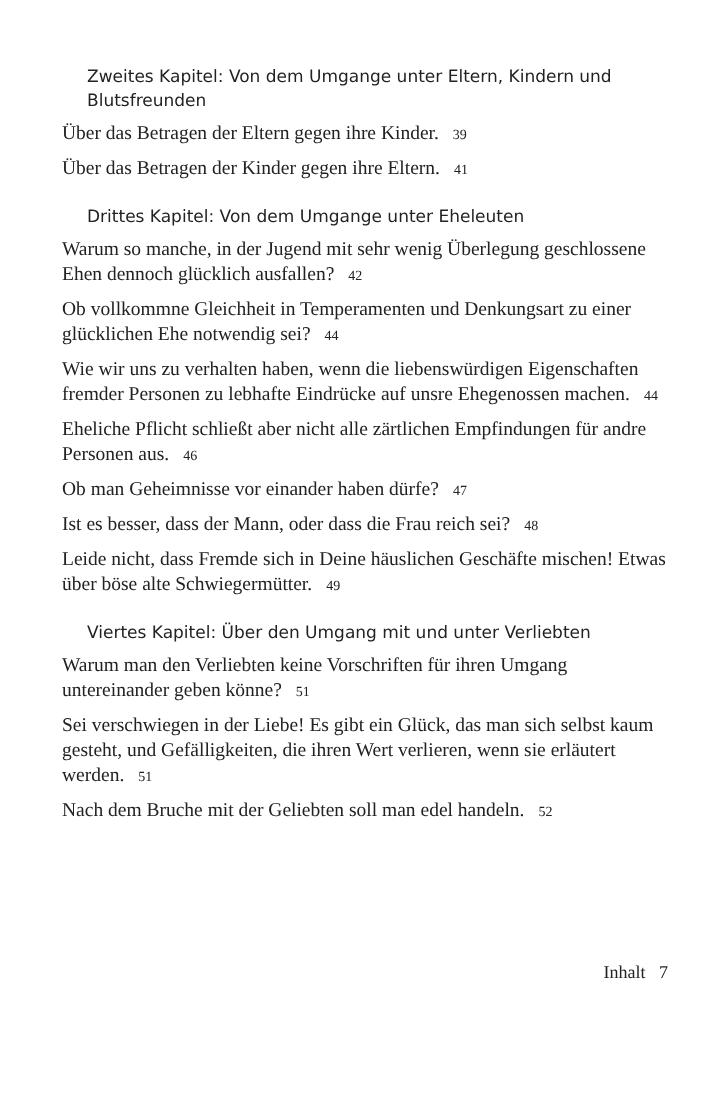Zweites Kapitel: Von dem Umgange unter Eltern, Kindern und Blutsfreunden
Über das Betragen der Eltern gegen ihre Kinder. 39
Über das Betragen der Kinder gegen ihre Eltern. 41
Drittes Kapitel: Von dem Umgange unter Eheleuten
Warum so manche, in der Jugend mit sehr wenig Überlegung geschlossene Ehen dennoch glücklich ausfallen? 42
Ob vollkommne Gleichheit in Temperamenten und Denkungsart zu einer glücklichen Ehe notwendig sei? 44
Wie wir uns zu verhalten haben, wenn die liebenswürdigen Eigenschaften fremder Personen zu lebhafte Eindrücke auf unsre Ehegenossen machen. 44
Eheliche Pflicht schließt aber nicht alle zärtlichen Empfindungen für andre Personen aus. 46
Ob man Geheimnisse vor einander haben dürfe? 47
Ist es besser, dass der Mann, oder dass die Frau reich sei? 48
Leide nicht, dass Fremde sich in Deine häuslichen Geschäfte mischen! Etwas über böse alte Schwiegermütter. 49
Viertes Kapitel: Über den Umgang mit und unter Verliebten
Warum man den Verliebten keine Vorschriften für ihren Umgang untereinander geben könne? 51
Sei verschwiegen in der Liebe! Es gibt ein Glück, das man sich selbst kaum gesteht, und Gefälligkeiten, die ihren Wert verlieren, wenn sie erläutert werden. 51
Nach dem Bruche mit der Geliebten soll man edel handeln. 52
Inhalt 7